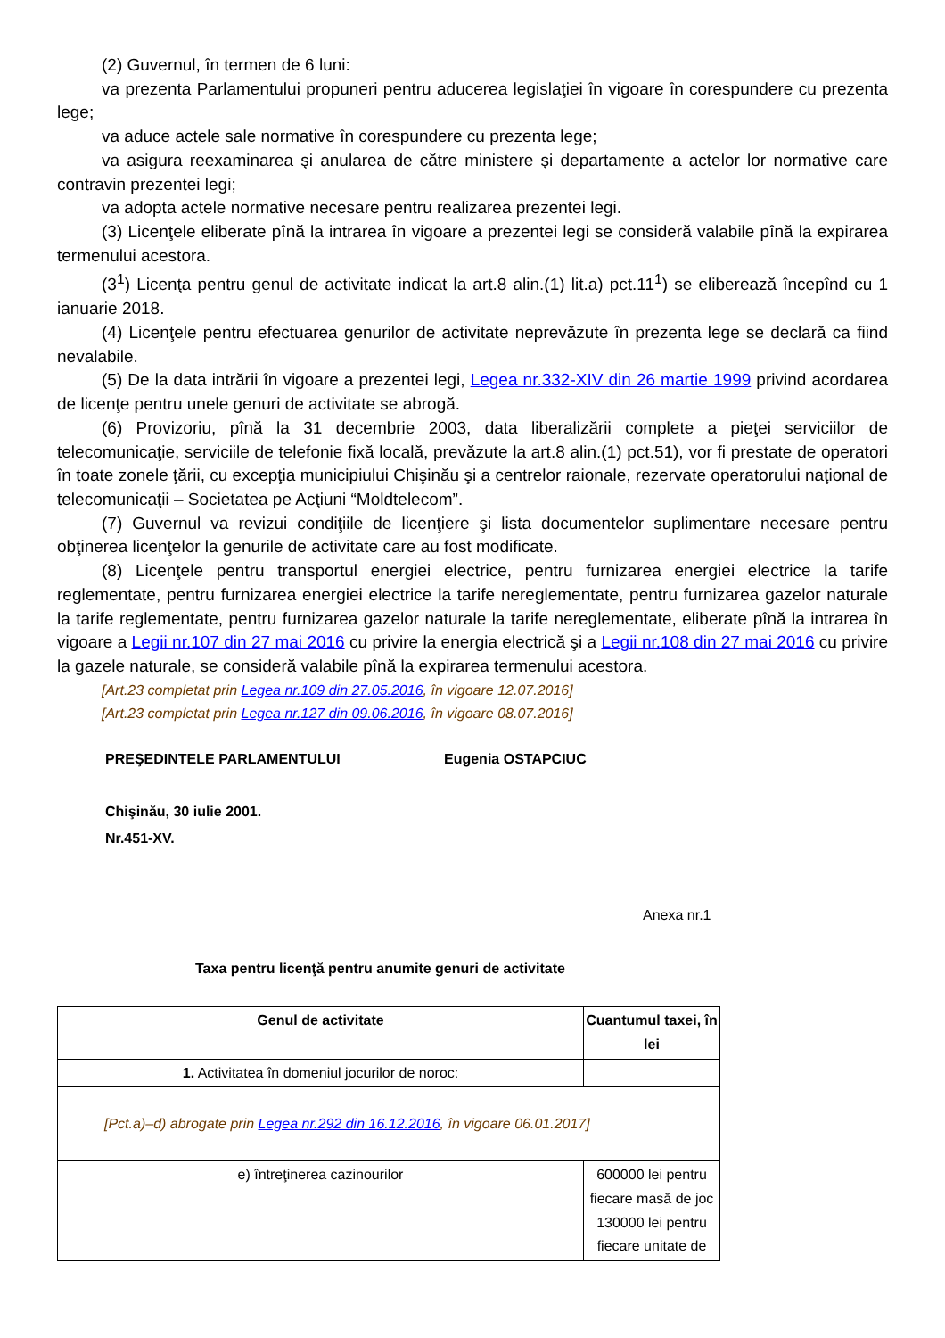(2) Guvernul, în termen de 6 luni:
va prezenta Parlamentului propuneri pentru aducerea legislaţiei în vigoare în corespundere cu prezenta lege;
va aduce actele sale normative în corespundere cu prezenta lege;
va asigura reexaminarea şi anularea de către ministere şi departamente a actelor lor normative care contravin prezentei legi;
va adopta actele normative necesare pentru realizarea prezentei legi.
(3) Licenţele eliberate pînă la intrarea în vigoare a prezentei legi se consideră valabile pînă la expirarea termenului acestora.
(3<sup>1</sup>) Licenţa pentru genul de activitate indicat la art.8 alin.(1) lit.a) pct.11<sup>1</sup>) se eliberează începînd cu 1 ianuarie 2018.
(4) Licenţele pentru efectuarea genurilor de activitate neprevăzute în prezenta lege se declară ca fiind nevalabile.
(5) De la data intrării în vigoare a prezentei legi, Legea nr.332-XIV din 26 martie 1999 privind acordarea de licenţe pentru unele genuri de activitate se abrogă.
(6) Provizoriu, pînă la 31 decembrie 2003, data liberalizării complete a pieţei serviciilor de telecomunicaţie, serviciile de telefonie fixă locală, prevăzute la art.8 alin.(1) pct.51), vor fi prestate de operatori în toate zonele ţării, cu excepţia municipiului Chişinău şi a centrelor raionale, rezervate operatorului naţional de telecomunicaţii – Societatea pe Acţiuni “Moldtelecom”.
(7) Guvernul va revizui condiţiile de licenţiere şi lista documentelor suplimentare necesare pentru obţinerea licenţelor la genurile de activitate care au fost modificate.
(8) Licenţele pentru transportul energiei electrice, pentru furnizarea energiei electrice la tarife reglementate, pentru furnizarea energiei electrice la tarife nereglementate, pentru furnizarea gazelor naturale la tarife reglementate, pentru furnizarea gazelor naturale la tarife nereglementate, eliberate pînă la intrarea în vigoare a Legii nr.107 din 27 mai 2016 cu privire la energia electrică şi a Legii nr.108 din 27 mai 2016 cu privire la gazele naturale, se consideră valabile pînă la expirarea termenului acestora.
[Art.23 completat prin Legea nr.109 din 27.05.2016, în vigoare 12.07.2016]
[Art.23 completat prin Legea nr.127 din 09.06.2016, în vigoare 08.07.2016]
PREŞEDINTELE PARLAMENTULUI Eugenia OSTAPCIUC
Chişinău, 30 iulie 2001.
Nr.451-XV.
Anexa nr.1
Taxa pentru licenţă pentru anumite genuri de activitate
| Genul de activitate | Cuantumul taxei, în lei |
| --- | --- |
| 1. Activitatea în domeniul jocurilor de noroc: | |
| [Pct.a)–d) abrogate prin Legea nr.292 din 16.12.2016 , în vigoare 06.01.2017] | |
| e) întreţinerea cazinourilor | 600000 lei pentru fiecare masă de joc 130000 lei pentru fiecare unitate de |